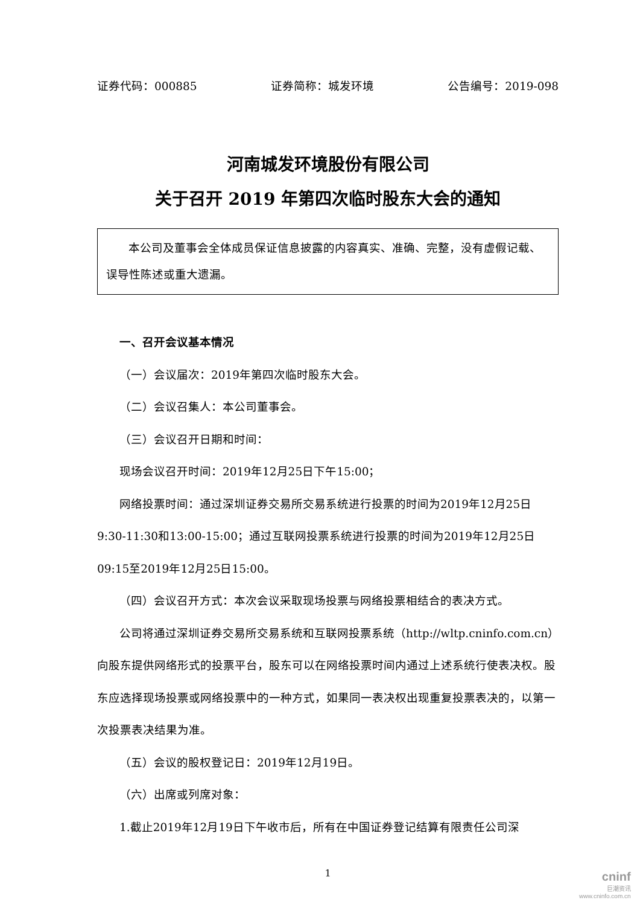证券代码：000885 证券简称：城发环境 公告编号：2019-098
河南城发环境股份有限公司
关于召开 2019 年第四次临时股东大会的通知
本公司及董事会全体成员保证信息披露的内容真实、准确、完整，没有虚假记载、误导性陈述或重大遗漏。
一、召开会议基本情况
（一）会议届次：2019年第四次临时股东大会。
（二）会议召集人：本公司董事会。
（三）会议召开日期和时间：
现场会议召开时间：2019年12月25日下午15:00；
网络投票时间：通过深圳证券交易所交易系统进行投票的时间为2019年12月25日9:30-11:30和13:00-15:00；通过互联网投票系统进行投票的时间为2019年12月25日09:15至2019年12月25日15:00。
（四）会议召开方式：本次会议采取现场投票与网络投票相结合的表决方式。
公司将通过深圳证券交易所交易系统和互联网投票系统（http://wltp.cninfo.com.cn）向股东提供网络形式的投票平台，股东可以在网络投票时间内通过上述系统行使表决权。股东应选择现场投票或网络投票中的一种方式，如果同一表决权出现重复投票表决的，以第一次投票表决结果为准。
（五）会议的股权登记日：2019年12月19日。
（六）出席或列席对象：
1.截止2019年12月19日下午收市后，所有在中国证券登记结算有限责任公司深
1
cninf
巨潮资讯
www.cninfo.com.cn